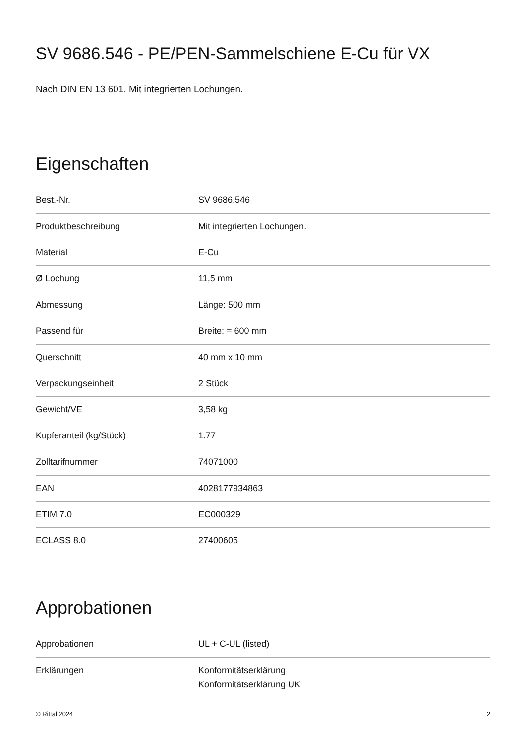SV 9686.546 - PE/PEN-Sammelschiene E-Cu für VX
Nach DIN EN 13 601. Mit integrierten Lochungen.
Eigenschaften
| Best.-Nr. | SV 9686.546 |
| Produktbeschreibung | Mit integrierten Lochungen. |
| Material | E-Cu |
| Ø Lochung | 11,5 mm |
| Abmessung | Länge: 500 mm |
| Passend für | Breite: = 600 mm |
| Querschnitt | 40 mm x 10 mm |
| Verpackungseinheit | 2 Stück |
| Gewicht/VE | 3,58 kg |
| Kupferanteil (kg/Stück) | 1.77 |
| Zolltarifnummer | 74071000 |
| EAN | 4028177934863 |
| ETIM 7.0 | EC000329 |
| ECLASS 8.0 | 27400605 |
Approbationen
| Approbationen | UL + C-UL (listed) |
| Erklärungen | Konformitätserklärung Konformitätserklärung UK |
© Rittal 2024 2